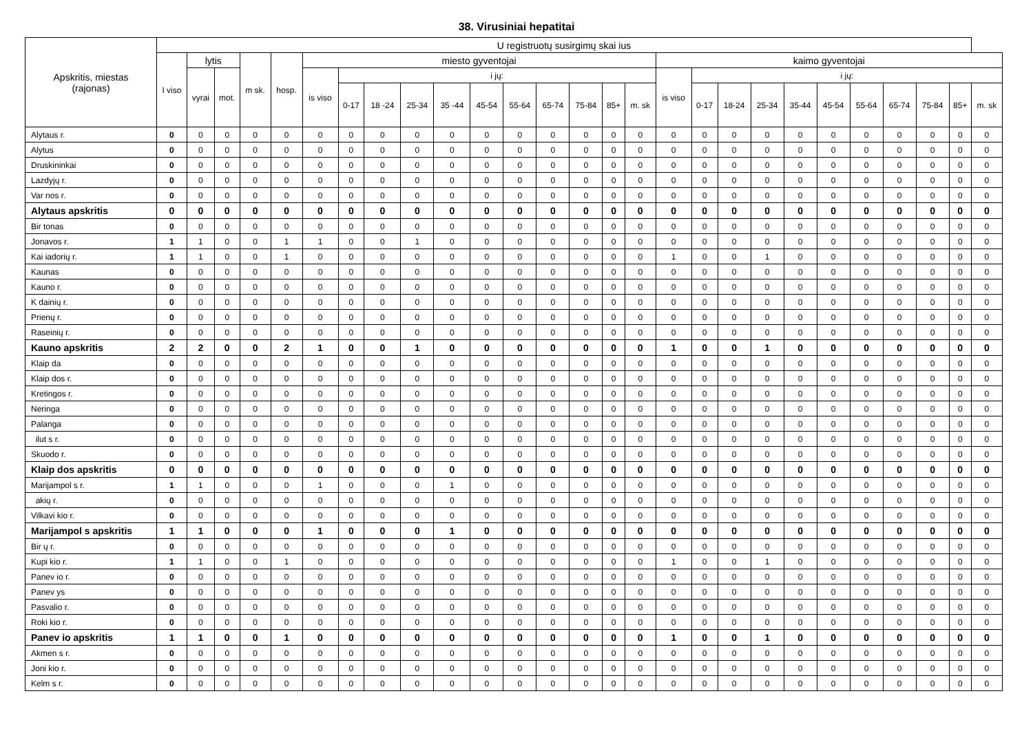38. Virusiniai hepatitai
| Apskritis, miestas (rajonas) | U registruotų susirgimų skai ius | | | | | | | | | | | | | | | | | | | | | | | | | | |
| --- | --- | --- | --- | --- | --- | --- | --- | --- | --- | --- | --- | --- | --- | --- | --- | --- | --- | --- | --- | --- | --- | --- | --- | --- | --- | --- | --- |
| | I viso | lytis | | m sk. | hosp. | miesto gyventojai | | | | | | | | | | | kaimo gyventojai | | | | | | | | | | |
| | | vyrai | mot. | | | is viso | i jų: | | | | | | | | | | is viso | i jų: | | | | | | | | | |
| | | | | | | | 0-17 | 18 -24 | 25-34 | 35 -44 | 45-54 | 55-64 | 65-74 | 75-84 | 85+ | m. sk | | 0-17 | 18-24 | 25-34 | 35-44 | 45-54 | 55-64 | 65-74 | 75-84 | 85+ | m. sk |
| Alytaus r. | 0 | 0 | 0 | 0 | 0 | 0 | 0 | 0 | 0 | 0 | 0 | 0 | 0 | 0 | 0 | 0 | 0 | 0 | 0 | 0 | 0 | 0 | 0 | 0 | 0 | 0 | 0 |
| Alytus | 0 | 0 | 0 | 0 | 0 | 0 | 0 | 0 | 0 | 0 | 0 | 0 | 0 | 0 | 0 | 0 | 0 | 0 | 0 | 0 | 0 | 0 | 0 | 0 | 0 | 0 | 0 |
| Druskininkai | 0 | 0 | 0 | 0 | 0 | 0 | 0 | 0 | 0 | 0 | 0 | 0 | 0 | 0 | 0 | 0 | 0 | 0 | 0 | 0 | 0 | 0 | 0 | 0 | 0 | 0 | 0 |
| Lazdyjų r. | 0 | 0 | 0 | 0 | 0 | 0 | 0 | 0 | 0 | 0 | 0 | 0 | 0 | 0 | 0 | 0 | 0 | 0 | 0 | 0 | 0 | 0 | 0 | 0 | 0 | 0 | 0 |
| Var nos r. | 0 | 0 | 0 | 0 | 0 | 0 | 0 | 0 | 0 | 0 | 0 | 0 | 0 | 0 | 0 | 0 | 0 | 0 | 0 | 0 | 0 | 0 | 0 | 0 | 0 | 0 | 0 |
| Alytaus apskritis | 0 | 0 | 0 | 0 | 0 | 0 | 0 | 0 | 0 | 0 | 0 | 0 | 0 | 0 | 0 | 0 | 0 | 0 | 0 | 0 | 0 | 0 | 0 | 0 | 0 | 0 | 0 |
| Bir tonas | 0 | 0 | 0 | 0 | 0 | 0 | 0 | 0 | 0 | 0 | 0 | 0 | 0 | 0 | 0 | 0 | 0 | 0 | 0 | 0 | 0 | 0 | 0 | 0 | 0 | 0 | 0 |
| Jonavos r. | 1 | 1 | 0 | 0 | 1 | 1 | 0 | 0 | 1 | 0 | 0 | 0 | 0 | 0 | 0 | 0 | 0 | 0 | 0 | 0 | 0 | 0 | 0 | 0 | 0 | 0 | 0 |
| Kai iadorių r. | 1 | 1 | 0 | 0 | 1 | 0 | 0 | 0 | 0 | 0 | 0 | 0 | 0 | 0 | 0 | 0 | 1 | 0 | 0 | 1 | 0 | 0 | 0 | 0 | 0 | 0 | 0 |
| Kaunas | 0 | 0 | 0 | 0 | 0 | 0 | 0 | 0 | 0 | 0 | 0 | 0 | 0 | 0 | 0 | 0 | 0 | 0 | 0 | 0 | 0 | 0 | 0 | 0 | 0 | 0 | 0 |
| Kauno r. | 0 | 0 | 0 | 0 | 0 | 0 | 0 | 0 | 0 | 0 | 0 | 0 | 0 | 0 | 0 | 0 | 0 | 0 | 0 | 0 | 0 | 0 | 0 | 0 | 0 | 0 | 0 |
| K dainių r. | 0 | 0 | 0 | 0 | 0 | 0 | 0 | 0 | 0 | 0 | 0 | 0 | 0 | 0 | 0 | 0 | 0 | 0 | 0 | 0 | 0 | 0 | 0 | 0 | 0 | 0 | 0 |
| Prienų r. | 0 | 0 | 0 | 0 | 0 | 0 | 0 | 0 | 0 | 0 | 0 | 0 | 0 | 0 | 0 | 0 | 0 | 0 | 0 | 0 | 0 | 0 | 0 | 0 | 0 | 0 | 0 |
| Raseinių r. | 0 | 0 | 0 | 0 | 0 | 0 | 0 | 0 | 0 | 0 | 0 | 0 | 0 | 0 | 0 | 0 | 0 | 0 | 0 | 0 | 0 | 0 | 0 | 0 | 0 | 0 | 0 |
| Kauno apskritis | 2 | 2 | 0 | 0 | 2 | 1 | 0 | 0 | 1 | 0 | 0 | 0 | 0 | 0 | 0 | 0 | 1 | 0 | 0 | 1 | 0 | 0 | 0 | 0 | 0 | 0 | 0 |
| Klaip da | 0 | 0 | 0 | 0 | 0 | 0 | 0 | 0 | 0 | 0 | 0 | 0 | 0 | 0 | 0 | 0 | 0 | 0 | 0 | 0 | 0 | 0 | 0 | 0 | 0 | 0 | 0 |
| Klaip dos r. | 0 | 0 | 0 | 0 | 0 | 0 | 0 | 0 | 0 | 0 | 0 | 0 | 0 | 0 | 0 | 0 | 0 | 0 | 0 | 0 | 0 | 0 | 0 | 0 | 0 | 0 | 0 |
| Kretingos r. | 0 | 0 | 0 | 0 | 0 | 0 | 0 | 0 | 0 | 0 | 0 | 0 | 0 | 0 | 0 | 0 | 0 | 0 | 0 | 0 | 0 | 0 | 0 | 0 | 0 | 0 | 0 |
| Neringa | 0 | 0 | 0 | 0 | 0 | 0 | 0 | 0 | 0 | 0 | 0 | 0 | 0 | 0 | 0 | 0 | 0 | 0 | 0 | 0 | 0 | 0 | 0 | 0 | 0 | 0 | 0 |
| Palanga | 0 | 0 | 0 | 0 | 0 | 0 | 0 | 0 | 0 | 0 | 0 | 0 | 0 | 0 | 0 | 0 | 0 | 0 | 0 | 0 | 0 | 0 | 0 | 0 | 0 | 0 | 0 |
| ilut s r. | 0 | 0 | 0 | 0 | 0 | 0 | 0 | 0 | 0 | 0 | 0 | 0 | 0 | 0 | 0 | 0 | 0 | 0 | 0 | 0 | 0 | 0 | 0 | 0 | 0 | 0 | 0 |
| Skuodo r. | 0 | 0 | 0 | 0 | 0 | 0 | 0 | 0 | 0 | 0 | 0 | 0 | 0 | 0 | 0 | 0 | 0 | 0 | 0 | 0 | 0 | 0 | 0 | 0 | 0 | 0 | 0 |
| Klaip dos apskritis | 0 | 0 | 0 | 0 | 0 | 0 | 0 | 0 | 0 | 0 | 0 | 0 | 0 | 0 | 0 | 0 | 0 | 0 | 0 | 0 | 0 | 0 | 0 | 0 | 0 | 0 | 0 |
| Marijampol s r. | 1 | 1 | 0 | 0 | 0 | 1 | 0 | 0 | 0 | 1 | 0 | 0 | 0 | 0 | 0 | 0 | 0 | 0 | 0 | 0 | 0 | 0 | 0 | 0 | 0 | 0 | 0 |
| akių r. | 0 | 0 | 0 | 0 | 0 | 0 | 0 | 0 | 0 | 0 | 0 | 0 | 0 | 0 | 0 | 0 | 0 | 0 | 0 | 0 | 0 | 0 | 0 | 0 | 0 | 0 | 0 |
| Vilkavi kio r. | 0 | 0 | 0 | 0 | 0 | 0 | 0 | 0 | 0 | 0 | 0 | 0 | 0 | 0 | 0 | 0 | 0 | 0 | 0 | 0 | 0 | 0 | 0 | 0 | 0 | 0 | 0 |
| Marijampol s apskritis | 1 | 1 | 0 | 0 | 0 | 1 | 0 | 0 | 0 | 1 | 0 | 0 | 0 | 0 | 0 | 0 | 0 | 0 | 0 | 0 | 0 | 0 | 0 | 0 | 0 | 0 | 0 |
| Bir ų r. | 0 | 0 | 0 | 0 | 0 | 0 | 0 | 0 | 0 | 0 | 0 | 0 | 0 | 0 | 0 | 0 | 0 | 0 | 0 | 0 | 0 | 0 | 0 | 0 | 0 | 0 | 0 |
| Kupi kio r. | 1 | 1 | 0 | 0 | 1 | 0 | 0 | 0 | 0 | 0 | 0 | 0 | 0 | 0 | 0 | 0 | 1 | 0 | 0 | 1 | 0 | 0 | 0 | 0 | 0 | 0 | 0 |
| Panev io r. | 0 | 0 | 0 | 0 | 0 | 0 | 0 | 0 | 0 | 0 | 0 | 0 | 0 | 0 | 0 | 0 | 0 | 0 | 0 | 0 | 0 | 0 | 0 | 0 | 0 | 0 | 0 |
| Panev ys | 0 | 0 | 0 | 0 | 0 | 0 | 0 | 0 | 0 | 0 | 0 | 0 | 0 | 0 | 0 | 0 | 0 | 0 | 0 | 0 | 0 | 0 | 0 | 0 | 0 | 0 | 0 |
| Pasvalio r. | 0 | 0 | 0 | 0 | 0 | 0 | 0 | 0 | 0 | 0 | 0 | 0 | 0 | 0 | 0 | 0 | 0 | 0 | 0 | 0 | 0 | 0 | 0 | 0 | 0 | 0 | 0 |
| Roki kio r. | 0 | 0 | 0 | 0 | 0 | 0 | 0 | 0 | 0 | 0 | 0 | 0 | 0 | 0 | 0 | 0 | 0 | 0 | 0 | 0 | 0 | 0 | 0 | 0 | 0 | 0 | 0 |
| Panev io apskritis | 1 | 1 | 0 | 0 | 1 | 0 | 0 | 0 | 0 | 0 | 0 | 0 | 0 | 0 | 0 | 0 | 1 | 0 | 0 | 1 | 0 | 0 | 0 | 0 | 0 | 0 | 0 |
| Akmen s r. | 0 | 0 | 0 | 0 | 0 | 0 | 0 | 0 | 0 | 0 | 0 | 0 | 0 | 0 | 0 | 0 | 0 | 0 | 0 | 0 | 0 | 0 | 0 | 0 | 0 | 0 | 0 |
| Joni kio r. | 0 | 0 | 0 | 0 | 0 | 0 | 0 | 0 | 0 | 0 | 0 | 0 | 0 | 0 | 0 | 0 | 0 | 0 | 0 | 0 | 0 | 0 | 0 | 0 | 0 | 0 | 0 |
| Kelm s r. | 0 | 0 | 0 | 0 | 0 | 0 | 0 | 0 | 0 | 0 | 0 | 0 | 0 | 0 | 0 | 0 | 0 | 0 | 0 | 0 | 0 | 0 | 0 | 0 | 0 | 0 | 0 |